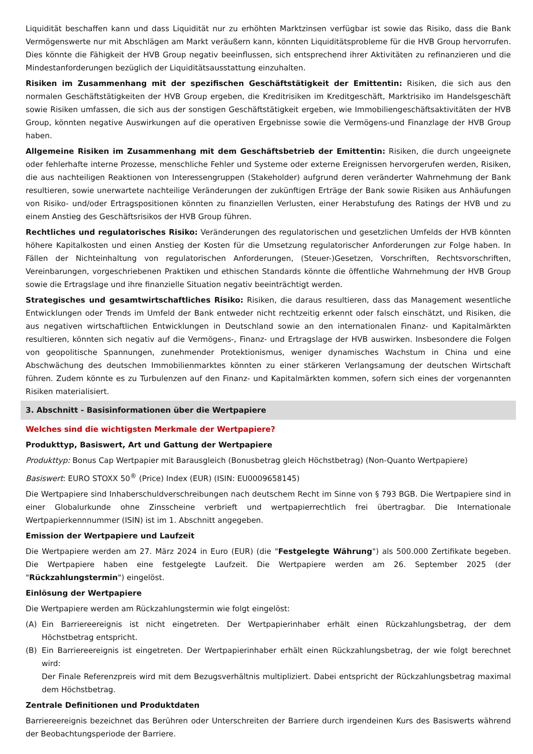Liquidität beschaffen kann und dass Liquidität nur zu erhöhten Marktzinsen verfügbar ist sowie das Risiko, dass die Bank Vermögenswerte nur mit Abschlägen am Markt veräußern kann, könnten Liquiditätsprobleme für die HVB Group hervorrufen. Dies könnte die Fähigkeit der HVB Group negativ beeinflussen, sich entsprechend ihrer Aktivitäten zu refinanzieren und die Mindestanforderungen bezüglich der Liquiditätsausstattung einzuhalten.
Risiken im Zusammenhang mit der spezifischen Geschäftstätigkeit der Emittentin: Risiken, die sich aus den normalen Geschäftstätigkeiten der HVB Group ergeben, die Kreditrisiken im Kreditgeschäft, Marktrisiko im Handelsgeschäft sowie Risiken umfassen, die sich aus der sonstigen Geschäftstätigkeit ergeben, wie Immobiliengeschäftsaktivitäten der HVB Group, könnten negative Auswirkungen auf die operativen Ergebnisse sowie die Vermögens-und Finanzlage der HVB Group haben.
Allgemeine Risiken im Zusammenhang mit dem Geschäftsbetrieb der Emittentin: Risiken, die durch ungeeignete oder fehlerhafte interne Prozesse, menschliche Fehler und Systeme oder externe Ereignissen hervorgerufen werden, Risiken, die aus nachteiligen Reaktionen von Interessengruppen (Stakeholder) aufgrund deren veränderter Wahrnehmung der Bank resultieren, sowie unerwartete nachteilige Veränderungen der zukünftigen Erträge der Bank sowie Risiken aus Anhäufungen von Risiko- und/oder Ertragspositionen könnten zu finanziellen Verlusten, einer Herabstufung des Ratings der HVB und zu einem Anstieg des Geschäftsrisikos der HVB Group führen.
Rechtliches und regulatorisches Risiko: Veränderungen des regulatorischen und gesetzlichen Umfelds der HVB könnten höhere Kapitalkosten und einen Anstieg der Kosten für die Umsetzung regulatorischer Anforderungen zur Folge haben. In Fällen der Nichteinhaltung von regulatorischen Anforderungen, (Steuer-)Gesetzen, Vorschriften, Rechtsvorschriften, Vereinbarungen, vorgeschriebenen Praktiken und ethischen Standards könnte die öffentliche Wahrnehmung der HVB Group sowie die Ertragslage und ihre finanzielle Situation negativ beeinträchtigt werden.
Strategisches und gesamtwirtschaftliches Risiko: Risiken, die daraus resultieren, dass das Management wesentliche Entwicklungen oder Trends im Umfeld der Bank entweder nicht rechtzeitig erkennt oder falsch einschätzt, und Risiken, die aus negativen wirtschaftlichen Entwicklungen in Deutschland sowie an den internationalen Finanz- und Kapitalmärkten resultieren, könnten sich negativ auf die Vermögens-, Finanz- und Ertragslage der HVB auswirken. Insbesondere die Folgen von geopolitische Spannungen, zunehmender Protektionismus, weniger dynamisches Wachstum in China und eine Abschwächung des deutschen Immobilienmarktes könnten zu einer stärkeren Verlangsamung der deutschen Wirtschaft führen. Zudem könnte es zu Turbulenzen auf den Finanz- und Kapitalmärkten kommen, sofern sich eines der vorgenannten Risiken materialisiert.
3. Abschnitt - Basisinformationen über die Wertpapiere
Welches sind die wichtigsten Merkmale der Wertpapiere?
Produkttyp, Basiswert, Art und Gattung der Wertpapiere
Produkttyp: Bonus Cap Wertpapier mit Barausgleich (Bonusbetrag gleich Höchstbetrag) (Non-Quanto Wertpapiere)
Basiswert: EURO STOXX 50<sup>®</sup> (Price) Index (EUR) (ISIN: EU0009658145)
Die Wertpapiere sind Inhaberschuldverschreibungen nach deutschem Recht im Sinne von § 793 BGB. Die Wertpapiere sind in einer Globalurkunde ohne Zinsscheine verbrieft und wertpapierrechtlich frei übertragbar. Die Internationale Wertpapierkennnummer (ISIN) ist im 1. Abschnitt angegeben.
Emission der Wertpapiere und Laufzeit
Die Wertpapiere werden am 27. März 2024 in Euro (EUR) (die "Festgelegte Währung") als 500.000 Zertifikate begeben. Die Wertpapiere haben eine festgelegte Laufzeit. Die Wertpapiere werden am 26. September 2025 (der "Rückzahlungstermin") eingelöst.
Einlösung der Wertpapiere
Die Wertpapiere werden am Rückzahlungstermin wie folgt eingelöst:
(A) Ein Barriereereignis ist nicht eingetreten. Der Wertpapierinhaber erhält einen Rückzahlungsbetrag, der dem Höchstbetrag entspricht.
(B) Ein Barriereereignis ist eingetreten. Der Wertpapierinhaber erhält einen Rückzahlungsbetrag, der wie folgt berechnet wird:
Der Finale Referenzpreis wird mit dem Bezugsverhältnis multipliziert. Dabei entspricht der Rückzahlungsbetrag maximal dem Höchstbetrag.
Zentrale Definitionen und Produktdaten
Barriereereignis bezeichnet das Berühren oder Unterschreiten der Barriere durch irgendeinen Kurs des Basiswerts während der Beobachtungsperiode der Barriere.